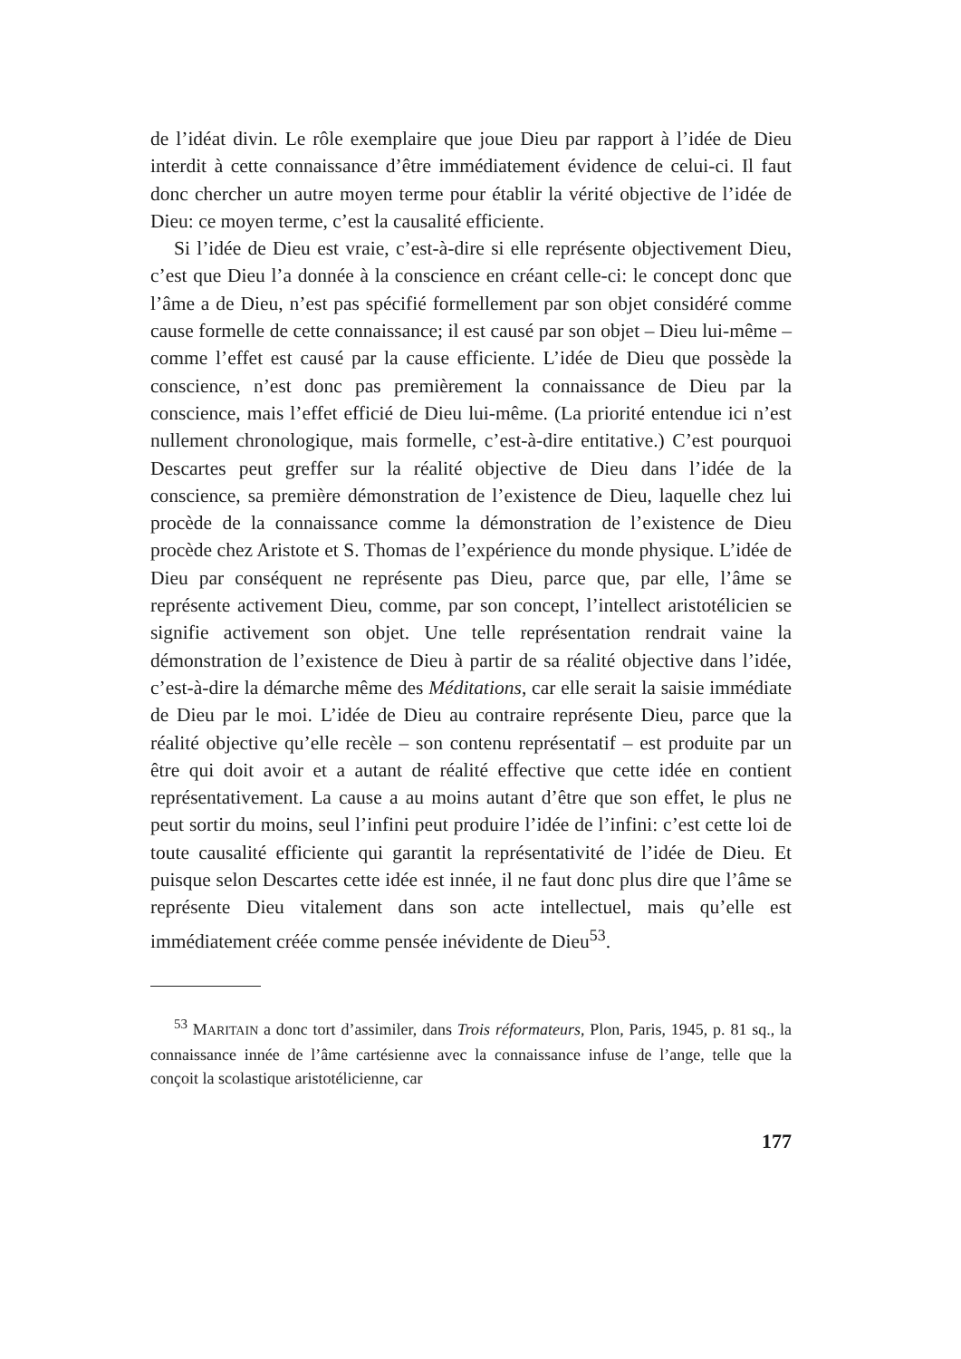de l’idéat divin. Le rôle exemplaire que joue Dieu par rapport à l’idée de Dieu interdit à cette connaissance d’être immédiatement évidence de celui-ci. Il faut donc chercher un autre moyen terme pour établir la vérité objective de l’idée de Dieu: ce moyen terme, c’est la causalité efficiente.
Si l’idée de Dieu est vraie, c’est-à-dire si elle représente objectivement Dieu, c’est que Dieu l’a donnée à la conscience en créant celle-ci: le concept donc que l’âme a de Dieu, n’est pas spécifié formellement par son objet considéré comme cause formelle de cette connaissance; il est causé par son objet – Dieu lui-même – comme l’effet est causé par la cause efficiente. L’idée de Dieu que possède la conscience, n’est donc pas premièrement la connaissance de Dieu par la conscience, mais l’effet efficié de Dieu lui-même. (La priorité entendue ici n’est nullement chronologique, mais formelle, c’est-à-dire entitative.) C’est pourquoi Descartes peut greffer sur la réalité objective de Dieu dans l’idée de la conscience, sa première démonstration de l’existence de Dieu, laquelle chez lui procède de la connaissance comme la démonstration de l’existence de Dieu procède chez Aristote et S. Thomas de l’expérience du monde physique. L’idée de Dieu par conséquent ne représente pas Dieu, parce que, par elle, l’âme se représente activement Dieu, comme, par son concept, l’intellect aristotélicien se signifie activement son objet. Une telle représentation rendrait vaine la démonstration de l’existence de Dieu à partir de sa réalité objective dans l’idée, c’est-à-dire la démarche même des Méditations, car elle serait la saisie immédiate de Dieu par le moi. L’idée de Dieu au contraire représente Dieu, parce que la réalité objective qu’elle recèle – son contenu représentatif – est produite par un être qui doit avoir et a autant de réalité effective que cette idée en contient représentativement. La cause a au moins autant d’être que son effet, le plus ne peut sortir du moins, seul l’infini peut produire l’idée de l’infini: c’est cette loi de toute causalité efficiente qui garantit la représentativité de l’idée de Dieu. Et puisque selon Descartes cette idée est innée, il ne faut donc plus dire que l’âme se représente Dieu vitalement dans son acte intellectuel, mais qu’elle est immédiatement créée comme pensée inévidente de Dieu<sup>53</sup>.
<sup>53</sup> MARITAIN a donc tort d’assimiler, dans Trois réformateurs, Plon, Paris, 1945, p. 81 sq., la connaissance innée de l’âme cartésienne avec la connaissance infuse de l’ange, telle que la conçoit la scolastique aristotélicienne, car
177